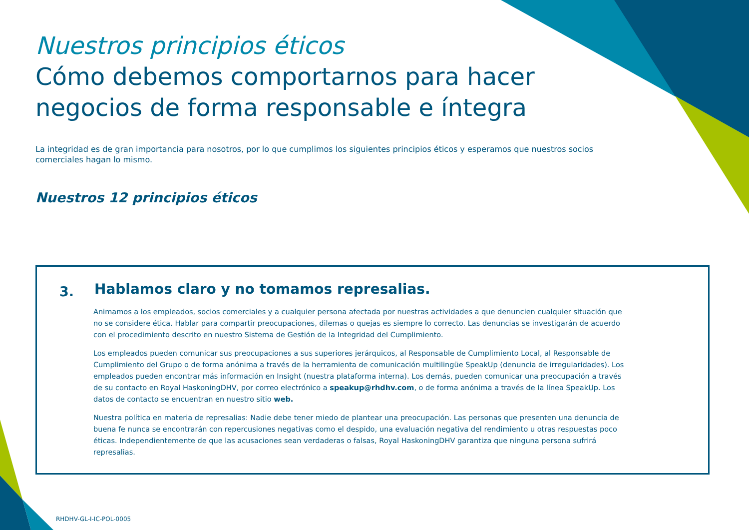Nuestros principios éticos
Cómo debemos comportarnos para hacer
negocios de forma responsable e íntegra
La integridad es de gran importancia para nosotros, por lo que cumplimos los siguientes principios éticos y esperamos que nuestros socios comerciales hagan lo mismo.
Nuestros 12 principios éticos
3.
Hablamos claro y no tomamos represalias.
Animamos a los empleados, socios comerciales y a cualquier persona afectada por nuestras actividades a que denuncien cualquier situación que no se considere ética. Hablar para compartir preocupaciones, dilemas o quejas es siempre lo correcto. Las denuncias se investigarán de acuerdo con el procedimiento descrito en nuestro Sistema de Gestión de la Integridad del Cumplimiento.
Los empleados pueden comunicar sus preocupaciones a sus superiores jerárquicos, al Responsable de Cumplimiento Local, al Responsable de Cumplimiento del Grupo o de forma anónima a través de la herramienta de comunicación multilingüe SpeakUp (denuncia de irregularidades). Los empleados pueden encontrar más información en Insight (nuestra plataforma interna). Los demás, pueden comunicar una preocupación a través de su contacto en Royal HaskoningDHV, por correo electrónico a speakup@rhdhv.com, o de forma anónima a través de la línea SpeakUp. Los datos de contacto se encuentran en nuestro sitio web.
Nuestra política en materia de represalias: Nadie debe tener miedo de plantear una preocupación. Las personas que presenten una denuncia de buena fe nunca se encontrarán con repercusiones negativas como el despido, una evaluación negativa del rendimiento u otras respuestas poco éticas. Independientemente de que las acusaciones sean verdaderas o falsas, Royal HaskoningDHV garantiza que ninguna persona sufrirá represalias.
RHDHV-GL-I-IC-POL-0005